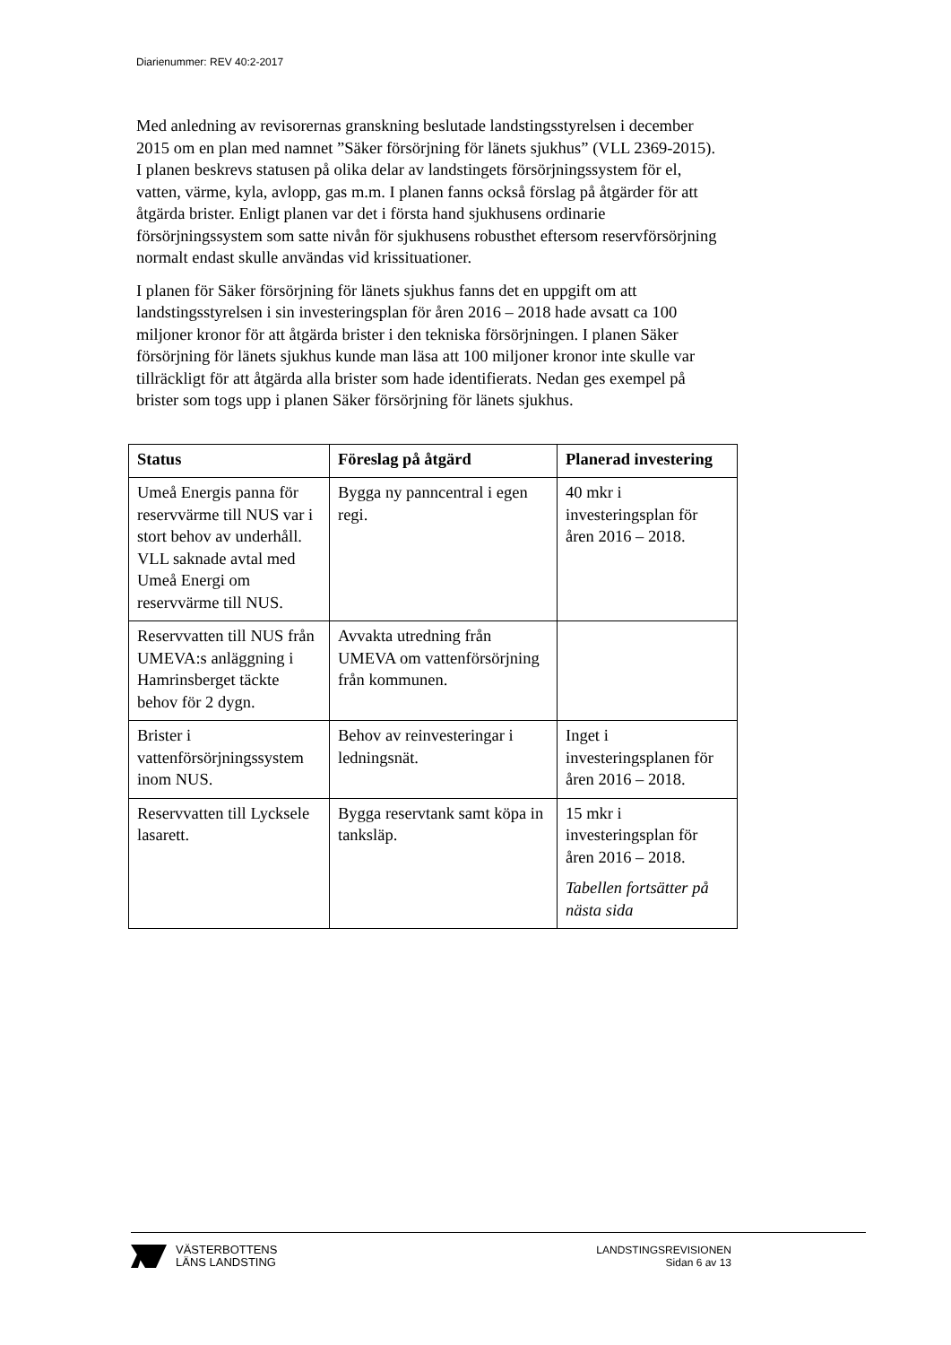Diarienummer: REV 40:2-2017
Med anledning av revisorernas granskning beslutade landstingsstyrelsen i december 2015 om en plan med namnet ”Säker försörjning för länets sjukhus” (VLL 2369-2015). I planen beskrevs statusen på olika delar av landstingets försörjningssystem för el, vatten, värme, kyla, avlopp, gas m.m. I planen fanns också förslag på åtgärder för att åtgärda brister. Enligt planen var det i första hand sjukhusens ordinarie försörjningssystem som satte nivån för sjukhusens robusthet eftersom reservförsörjning normalt endast skulle användas vid krissituationer.
I planen för Säker försörjning för länets sjukhus fanns det en uppgift om att landstingsstyrelsen i sin investeringsplan för åren 2016 – 2018 hade avsatt ca 100 miljoner kronor för att åtgärda brister i den tekniska försörjningen. I planen Säker försörjning för länets sjukhus kunde man läsa att 100 miljoner kronor inte skulle var tillräckligt för att åtgärda alla brister som hade identifierats. Nedan ges exempel på brister som togs upp i planen Säker försörjning för länets sjukhus.
| Status | Föreslag på åtgärd | Planerad investering |
| --- | --- | --- |
| Umeå Energis panna för reservvärme till NUS var i stort behov av underhåll. VLL saknade avtal med Umeå Energi om reservvärme till NUS. | Bygga ny panncentral i egen regi. | 40 mkr i investeringsplan för åren 2016 – 2018. |
| Reservvatten till NUS från UMEVA:s anläggning i Hamrinsberget täckte behov för 2 dygn. | Avvakta utredning från UMEVA om vattenförsörjning från kommunen. | |
| Brister i vattenförsörjningssystem inom NUS. | Behov av reinvesteringar i ledningsnät. | Inget i investeringsplanen för åren 2016 – 2018. |
| Reservvatten till Lycksele lasarett. | Bygga reservtank samt köpa in tanksläp. | 15 mkr i investeringsplan för åren 2016 – 2018. Tabellen fortsätter på nästa sida |
VÄSTERBOTTENS
LÄNS LANDSTING
LANDSTINGSREVISIONEN
Sidan 6 av 13